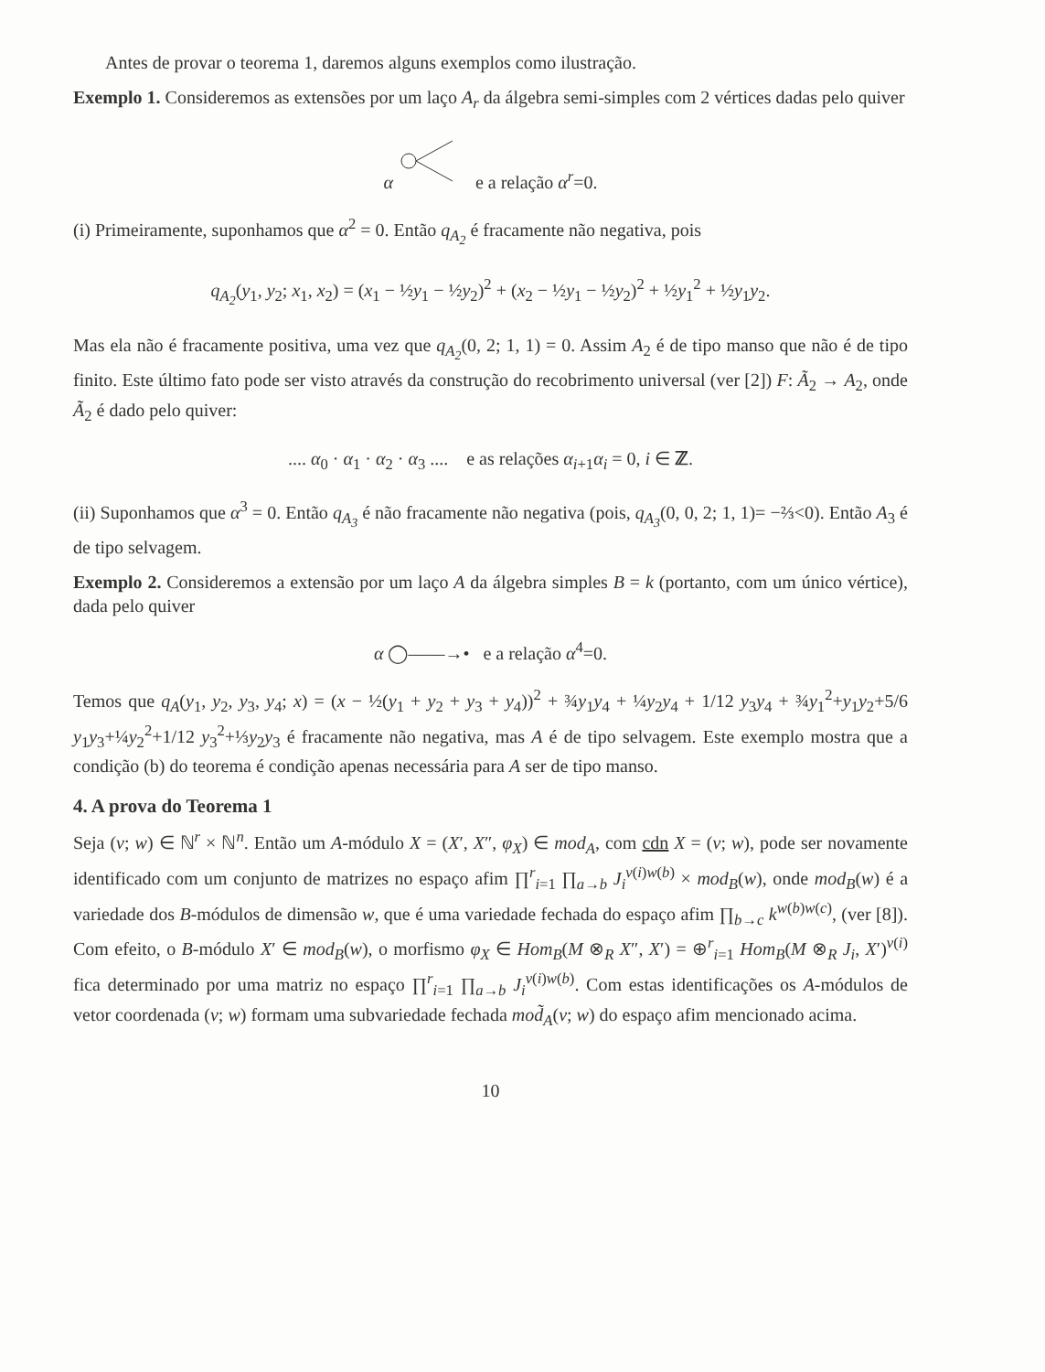Antes de provar o teorema 1, daremos alguns exemplos como ilustração.
Exemplo 1. Consideremos as extensões por um laço A<sub>r</sub> da álgebra semi-simples com 2 vértices dadas pelo quiver
α e a relação α<sup>r</sup>=0.
(i) Primeiramente, suponhamos que α<sup>2</sup> = 0. Então q<sub>A<sub>2</sub></sub> é fracamente não negativa, pois
q<sub>A<sub>2</sub></sub>(y<sub>1</sub>, y<sub>2</sub>; x<sub>1</sub>, x<sub>2</sub>) = (x<sub>1</sub> − ½y<sub>1</sub> − ½y<sub>2</sub>)<sup>2</sup> + (x<sub>2</sub> − ½y<sub>1</sub> − ½y<sub>2</sub>)<sup>2</sup> + ½y<sub>1</sub><sup>2</sup> + ½y<sub>1</sub>y<sub>2</sub>.
Mas ela não é fracamente positiva, uma vez que q<sub>A<sub>2</sub></sub>(0, 2; 1, 1) = 0. Assim A<sub>2</sub> é de tipo manso que não é de tipo finito. Este último fato pode ser visto através da construção do recobrimento universal (ver [2]) F: Ã<sub>2</sub> → A<sub>2</sub>, onde Ã<sub>2</sub> é dado pelo quiver:
.... α<sub>0</sub> · α<sub>1</sub> · α<sub>2</sub> · α<sub>3</sub> .... e as relações α<sub>i+1</sub>α<sub>i</sub> = 0, i ∈ ℤ.
(ii) Suponhamos que α<sup>3</sup> = 0. Então q<sub>A<sub>3</sub></sub> é não fracamente não negativa (pois, q<sub>A<sub>3</sub></sub>(0, 0, 2; 1, 1)= −⅔<0). Então A<sub>3</sub> é de tipo selvagem.
Exemplo 2. Consideremos a extensão por um laço A da álgebra simples B = k (portanto, com um único vértice), dada pelo quiver
α ◯——→• e a relação α<sup>4</sup>=0.
Temos que q<sub>A</sub>(y<sub>1</sub>, y<sub>2</sub>, y<sub>3</sub>, y<sub>4</sub>; x) = (x − ½(y<sub>1</sub> + y<sub>2</sub> + y<sub>3</sub> + y<sub>4</sub>))<sup>2</sup> + ¾y<sub>1</sub>y<sub>4</sub> + ¼y<sub>2</sub>y<sub>4</sub> + 1/12 y<sub>3</sub>y<sub>4</sub> + ¾y<sub>1</sub><sup>2</sup>+y<sub>1</sub>y<sub>2</sub>+5/6 y<sub>1</sub>y<sub>3</sub>+¼y<sub>2</sub><sup>2</sup>+1/12 y<sub>3</sub><sup>2</sup>+⅓y<sub>2</sub>y<sub>3</sub> é fracamente não negativa, mas A é de tipo selvagem. Este exemplo mostra que a condição (b) do teorema é condição apenas necessária para A ser de tipo manso.
4. A prova do Teorema 1
Seja (v; w) ∈ ℕ<sup>r</sup> × ℕ<sup>n</sup>. Então um A-módulo X = (X′, X″, φ<sub>X</sub>) ∈ mod<sub>A</sub>, com cdn X = (v; w), pode ser novamente identificado com um conjunto de matrizes no espaço afim ∏<sup>r</sup><sub>i=1</sub> ∏<sub>a→b</sub> J<sub>i</sub><sup>v(i)w(b)</sup> × mod<sub>B</sub>(w), onde mod<sub>B</sub>(w) é a variedade dos B-módulos de dimensão w, que é uma variedade fechada do espaço afim ∏<sub>b→c</sub> k<sup>w(b)w(c)</sup>, (ver [8]). Com efeito, o B-módulo X′ ∈ mod<sub>B</sub>(w), o morfismo φ<sub>X</sub> ∈ Hom<sub>B</sub>(M ⊗<sub>R</sub> X″, X′) = ⊕<sup>r</sup><sub>i=1</sub> Hom<sub>B</sub>(M ⊗<sub>R</sub> J<sub>i</sub>, X′)<sup>v(i)</sup> fica determinado por uma matriz no espaço ∏<sup>r</sup><sub>i=1</sub> ∏<sub>a→b</sub> J<sub>i</sub><sup>v(i)w(b)</sup>. Com estas identificações os A-módulos de vetor coordenada (v; w) formam uma subvariedade fechada mod̃<sub>A</sub>(v; w) do espaço afim mencionado acima.
10